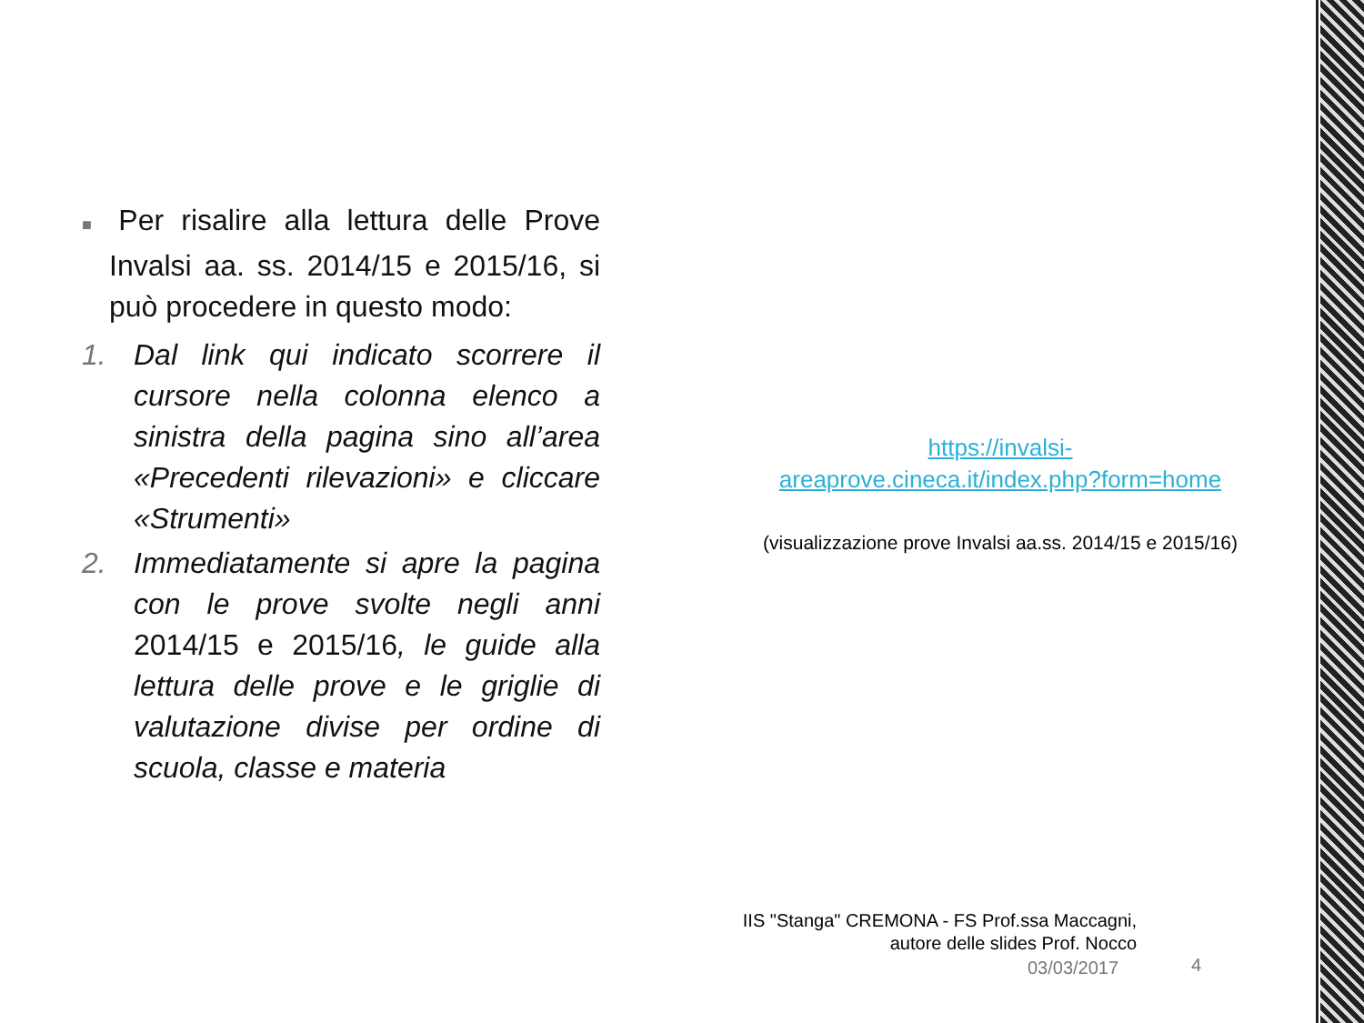■ Per risalire alla lettura delle Prove Invalsi aa. ss. 2014/15 e 2015/16, si può procedere in questo modo:
1. Dal link qui indicato scorrere il cursore nella colonna elenco a sinistra della pagina sino all’area «Precedenti rilevazioni» e cliccare «Strumenti»
2. Immediatamente si apre la pagina con le prove svolte negli anni 2014/15 e 2015/16, le guide alla lettura delle prove e le griglie di valutazione divise per ordine di scuola, classe e materia
https://invalsi-
areaprove.cineca.it/index.php?form=home
(visualizzazione prove Invalsi aa.ss. 2014/15 e 2015/16)
IIS "Stanga" CREMONA - FS Prof.ssa Maccagni,
autore delle slides Prof. Nocco
03/03/2017 4